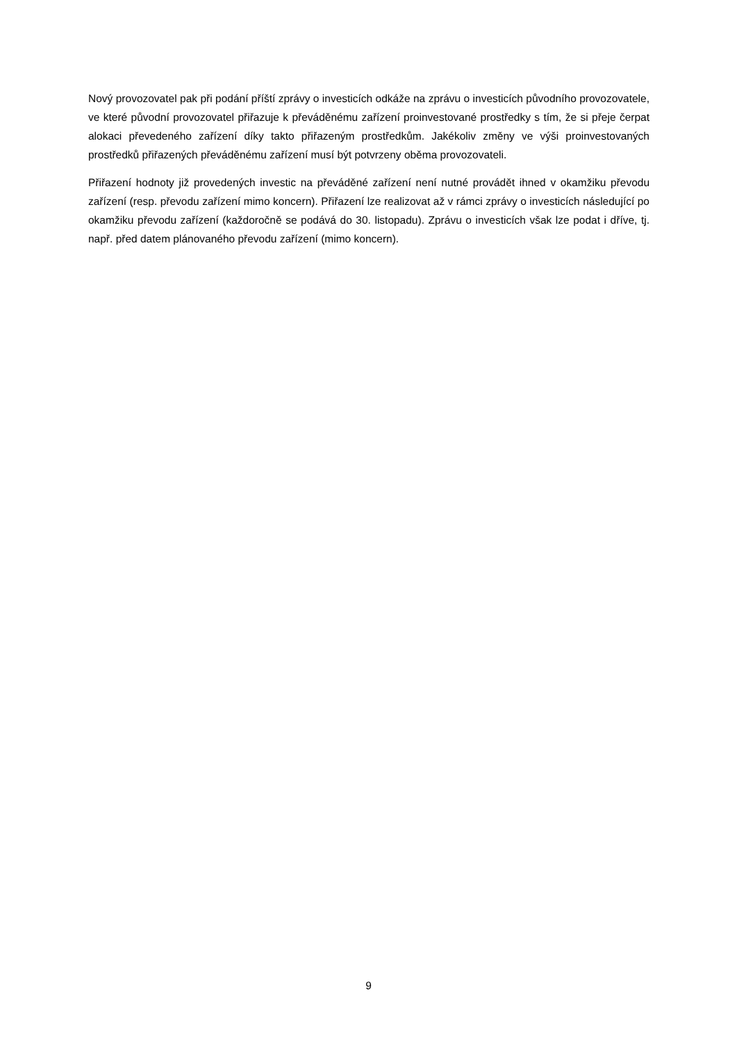Nový provozovatel pak při podání příští zprávy o investicích odkáže na zprávu o investicích původního provozovatele, ve které původní provozovatel přiřazuje k převáděnému zařízení proinvestované prostředky s tím, že si přeje čerpat alokaci převedeného zařízení díky takto přiřazeným prostředkům. Jakékoliv změny ve výši proinvestovaných prostředků přiřazených převáděnému zařízení musí být potvrzeny oběma provozovateli.
Přiřazení hodnoty již provedených investic na převáděné zařízení není nutné provádět ihned v okamžiku převodu zařízení (resp. převodu zařízení mimo koncern). Přiřazení lze realizovat až v rámci zprávy o investicích následující po okamžiku převodu zařízení (každoročně se podává do 30. listopadu). Zprávu o investicích však lze podat i dříve, tj. např. před datem plánovaného převodu zařízení (mimo koncern).
9